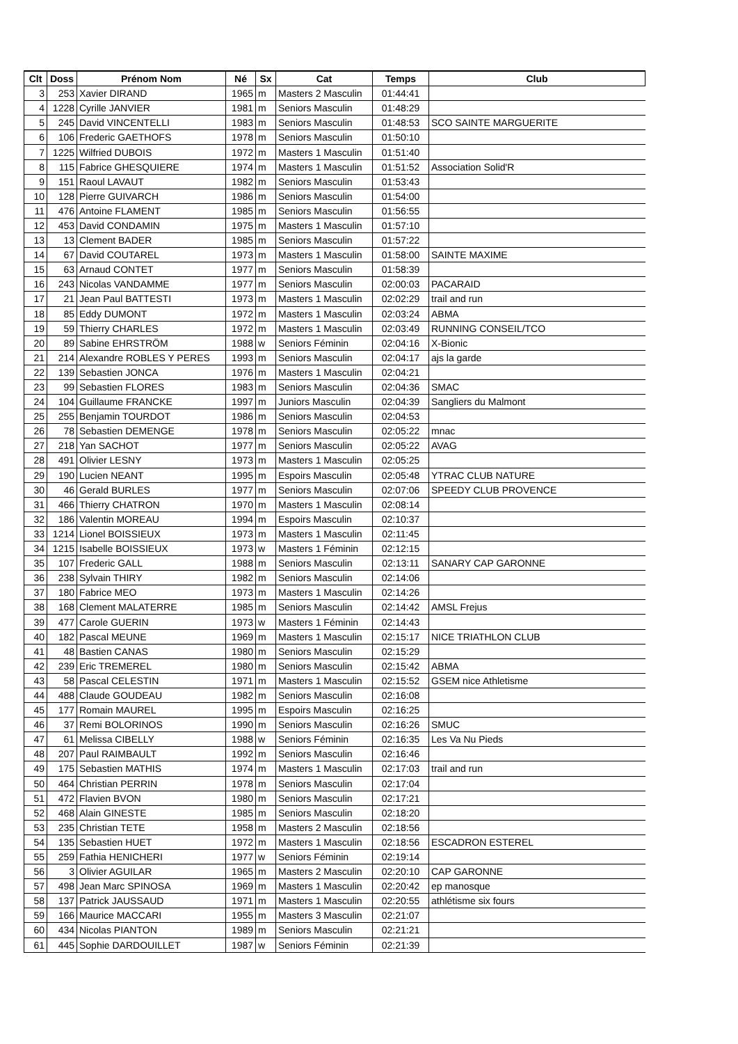| Clt | Doss | Prénom Nom | Né | Sx | Cat | Temps | Club |
| --- | --- | --- | --- | --- | --- | --- | --- |
| 3 | 253 | Xavier DIRAND | 1965 | m | Masters 2 Masculin | 01:44:41 | |
| 4 | 1228 | Cyrille JANVIER | 1981 | m | Seniors Masculin | 01:48:29 | |
| 5 | 245 | David VINCENTELLI | 1983 | m | Seniors Masculin | 01:48:53 | SCO SAINTE MARGUERITE |
| 6 | 106 | Frederic GAETHOFS | 1978 | m | Seniors Masculin | 01:50:10 | |
| 7 | 1225 | Wilfried DUBOIS | 1972 | m | Masters 1 Masculin | 01:51:40 | |
| 8 | 115 | Fabrice GHESQUIERE | 1974 | m | Masters 1 Masculin | 01:51:52 | Association Solid'R |
| 9 | 151 | Raoul LAVAUT | 1982 | m | Seniors Masculin | 01:53:43 | |
| 10 | 128 | Pierre GUIVARCH | 1986 | m | Seniors Masculin | 01:54:00 | |
| 11 | 476 | Antoine FLAMENT | 1985 | m | Seniors Masculin | 01:56:55 | |
| 12 | 453 | David CONDAMIN | 1975 | m | Masters 1 Masculin | 01:57:10 | |
| 13 | 13 | Clement BADER | 1985 | m | Seniors Masculin | 01:57:22 | |
| 14 | 67 | David COUTAREL | 1973 | m | Masters 1 Masculin | 01:58:00 | SAINTE MAXIME |
| 15 | 63 | Arnaud CONTET | 1977 | m | Seniors Masculin | 01:58:39 | |
| 16 | 243 | Nicolas VANDAMME | 1977 | m | Seniors Masculin | 02:00:03 | PACARAID |
| 17 | 21 | Jean Paul BATTESTI | 1973 | m | Masters 1 Masculin | 02:02:29 | trail and run |
| 18 | 85 | Eddy DUMONT | 1972 | m | Masters 1 Masculin | 02:03:24 | ABMA |
| 19 | 59 | Thierry CHARLES | 1972 | m | Masters 1 Masculin | 02:03:49 | RUNNING CONSEIL/TCO |
| 20 | 89 | Sabine EHRSTRÖM | 1988 | w | Seniors Féminin | 02:04:16 | X-Bionic |
| 21 | 214 | Alexandre ROBLES Y PERES | 1993 | m | Seniors Masculin | 02:04:17 | ajs la garde |
| 22 | 139 | Sebastien JONCA | 1976 | m | Masters 1 Masculin | 02:04:21 | |
| 23 | 99 | Sebastien FLORES | 1983 | m | Seniors Masculin | 02:04:36 | SMAC |
| 24 | 104 | Guillaume FRANCKE | 1997 | m | Juniors Masculin | 02:04:39 | Sangliers du Malmont |
| 25 | 255 | Benjamin TOURDOT | 1986 | m | Seniors Masculin | 02:04:53 | |
| 26 | 78 | Sebastien DEMENGE | 1978 | m | Seniors Masculin | 02:05:22 | mnac |
| 27 | 218 | Yan SACHOT | 1977 | m | Seniors Masculin | 02:05:22 | AVAG |
| 28 | 491 | Olivier LESNY | 1973 | m | Masters 1 Masculin | 02:05:25 | |
| 29 | 190 | Lucien NEANT | 1995 | m | Espoirs Masculin | 02:05:48 | YTRAC CLUB NATURE |
| 30 | 46 | Gerald BURLES | 1977 | m | Seniors Masculin | 02:07:06 | SPEEDY CLUB PROVENCE |
| 31 | 466 | Thierry CHATRON | 1970 | m | Masters 1 Masculin | 02:08:14 | |
| 32 | 186 | Valentin MOREAU | 1994 | m | Espoirs Masculin | 02:10:37 | |
| 33 | 1214 | Lionel BOISSIEUX | 1973 | m | Masters 1 Masculin | 02:11:45 | |
| 34 | 1215 | Isabelle BOISSIEUX | 1973 | w | Masters 1 Féminin | 02:12:15 | |
| 35 | 107 | Frederic GALL | 1988 | m | Seniors Masculin | 02:13:11 | SANARY CAP GARONNE |
| 36 | 238 | Sylvain THIRY | 1982 | m | Seniors Masculin | 02:14:06 | |
| 37 | 180 | Fabrice MEO | 1973 | m | Masters 1 Masculin | 02:14:26 | |
| 38 | 168 | Clement MALATERRE | 1985 | m | Seniors Masculin | 02:14:42 | AMSL Frejus |
| 39 | 477 | Carole GUERIN | 1973 | w | Masters 1 Féminin | 02:14:43 | |
| 40 | 182 | Pascal MEUNE | 1969 | m | Masters 1 Masculin | 02:15:17 | NICE TRIATHLON CLUB |
| 41 | 48 | Bastien CANAS | 1980 | m | Seniors Masculin | 02:15:29 | |
| 42 | 239 | Eric TREMEREL | 1980 | m | Seniors Masculin | 02:15:42 | ABMA |
| 43 | 58 | Pascal CELESTIN | 1971 | m | Masters 1 Masculin | 02:15:52 | GSEM nice Athletisme |
| 44 | 488 | Claude GOUDEAU | 1982 | m | Seniors Masculin | 02:16:08 | |
| 45 | 177 | Romain MAUREL | 1995 | m | Espoirs Masculin | 02:16:25 | |
| 46 | 37 | Remi BOLORINOS | 1990 | m | Seniors Masculin | 02:16:26 | SMUC |
| 47 | 61 | Melissa CIBELLY | 1988 | w | Seniors Féminin | 02:16:35 | Les Va Nu Pieds |
| 48 | 207 | Paul RAIMBAULT | 1992 | m | Seniors Masculin | 02:16:46 | |
| 49 | 175 | Sebastien MATHIS | 1974 | m | Masters 1 Masculin | 02:17:03 | trail and run |
| 50 | 464 | Christian PERRIN | 1978 | m | Seniors Masculin | 02:17:04 | |
| 51 | 472 | Flavien BVON | 1980 | m | Seniors Masculin | 02:17:21 | |
| 52 | 468 | Alain GINESTE | 1985 | m | Seniors Masculin | 02:18:20 | |
| 53 | 235 | Christian TETE | 1958 | m | Masters 2 Masculin | 02:18:56 | |
| 54 | 135 | Sebastien HUET | 1972 | m | Masters 1 Masculin | 02:18:56 | ESCADRON ESTEREL |
| 55 | 259 | Fathia HENICHERI | 1977 | w | Seniors Féminin | 02:19:14 | |
| 56 | 3 | Olivier AGUILAR | 1965 | m | Masters 2 Masculin | 02:20:10 | CAP GARONNE |
| 57 | 498 | Jean Marc SPINOSA | 1969 | m | Masters 1 Masculin | 02:20:42 | ep manosque |
| 58 | 137 | Patrick JAUSSAUD | 1971 | m | Masters 1 Masculin | 02:20:55 | athlétisme six fours |
| 59 | 166 | Maurice MACCARI | 1955 | m | Masters 3 Masculin | 02:21:07 | |
| 60 | 434 | Nicolas PIANTON | 1989 | m | Seniors Masculin | 02:21:21 | |
| 61 | 445 | Sophie DARDOUILLET | 1987 | w | Seniors Féminin | 02:21:39 | |